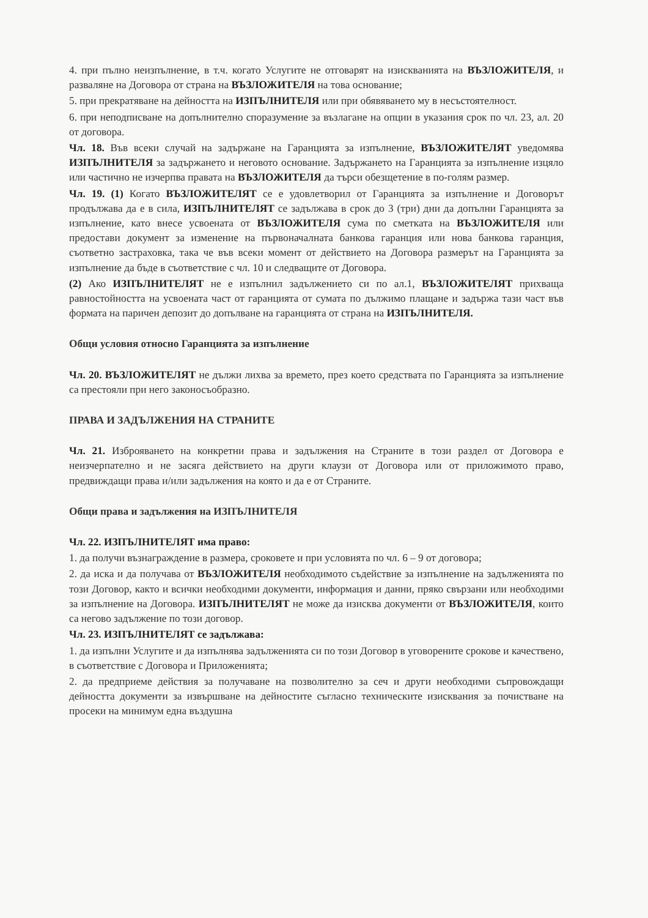4. при пълно неизпълнение, в т.ч. когато Услугите не отговарят на изискванията на ВЪЗЛОЖИТЕЛЯ, и разваляне на Договора от страна на ВЪЗЛОЖИТЕЛЯ на това основание;
5. при прекратяване на дейността на ИЗПЪЛНИТЕЛЯ или при обявяването му в несъстоятелност.
6. при неподписване на допълнително споразумение за възлагане на опции в указания срок по чл. 23, ал. 20 от договора.
Чл. 18. Във всеки случай на задържане на Гаранцията за изпълнение, ВЪЗЛОЖИТЕЛЯТ уведомява ИЗПЪЛНИТЕЛЯ за задържането и неговото основание. Задържането на Гаранцията за изпълнение изцяло или частично не изчерпва правата на ВЪЗЛОЖИТЕЛЯ да търси обезщетение в по-голям размер.
Чл. 19. (1) Когато ВЪЗЛОЖИТЕЛЯТ се е удовлетворил от Гаранцията за изпълнение и Договорът продължава да е в сила, ИЗПЪЛНИТЕЛЯТ се задължава в срок до 3 (три) дни да допълни Гаранцията за изпълнение, като внесе усвоената от ВЪЗЛОЖИТЕЛЯ сума по сметката на ВЪЗЛОЖИТЕЛЯ или предостави документ за изменение на първоначалната банкова гаранция или нова банкова гаранция, съответно застраховка, така че във всеки момент от действието на Договора размерът на Гаранцията за изпълнение да бъде в съответствие с чл. 10 и следващите от Договора.
(2) Ако ИЗПЪЛНИТЕЛЯТ не е изпълнил задължението си по ал.1, ВЪЗЛОЖИТЕЛЯТ прихваща равностойността на усвоената част от гаранцията от сумата по дължимо плащане и задържа тази част във формата на паричен депозит до допълване на гаранцията от страна на ИЗПЪЛНИТЕЛЯ.
Общи условия относно Гаранцията за изпълнение
Чл. 20. ВЪЗЛОЖИТЕЛЯТ не дължи лихва за времето, през което средствата по Гаранцията за изпълнение са престояли при него законосъобразно.
ПРАВА И ЗАДЪЛЖЕНИЯ НА СТРАНИТЕ
Чл. 21. Изброяването на конкретни права и задължения на Страните в този раздел от Договора е неизчерпателно и не засяга действието на други клаузи от Договора или от приложимото право, предвиждащи права и/или задължения на която и да е от Страните.
Общи права и задължения на ИЗПЪЛНИТЕЛЯ
Чл. 22. ИЗПЪЛНИТЕЛЯТ има право:
1. да получи възнаграждение в размера, сроковете и при условията по чл. 6 – 9 от договора;
2. да иска и да получава от ВЪЗЛОЖИТЕЛЯ необходимото съдействие за изпълнение на задълженията по този Договор, както и всички необходими документи, информация и данни, пряко свързани или необходими за изпълнение на Договора. ИЗПЪЛНИТЕЛЯТ не може да изисква документи от ВЪЗЛОЖИТЕЛЯ, които са негово задължение по този договор.
Чл. 23. ИЗПЪЛНИТЕЛЯТ се задължава:
1. да изпълни Услугите и да изпълнява задълженията си по този Договор в уговорените срокове и качествено, в съответствие с Договора и Приложенията;
2. да предприеме действия за получаване на позволително за сеч и други необходими съпровождащи дейността документи за извършване на дейностите съгласно техническите изисквания за почистване на просеки на минимум една въздушна